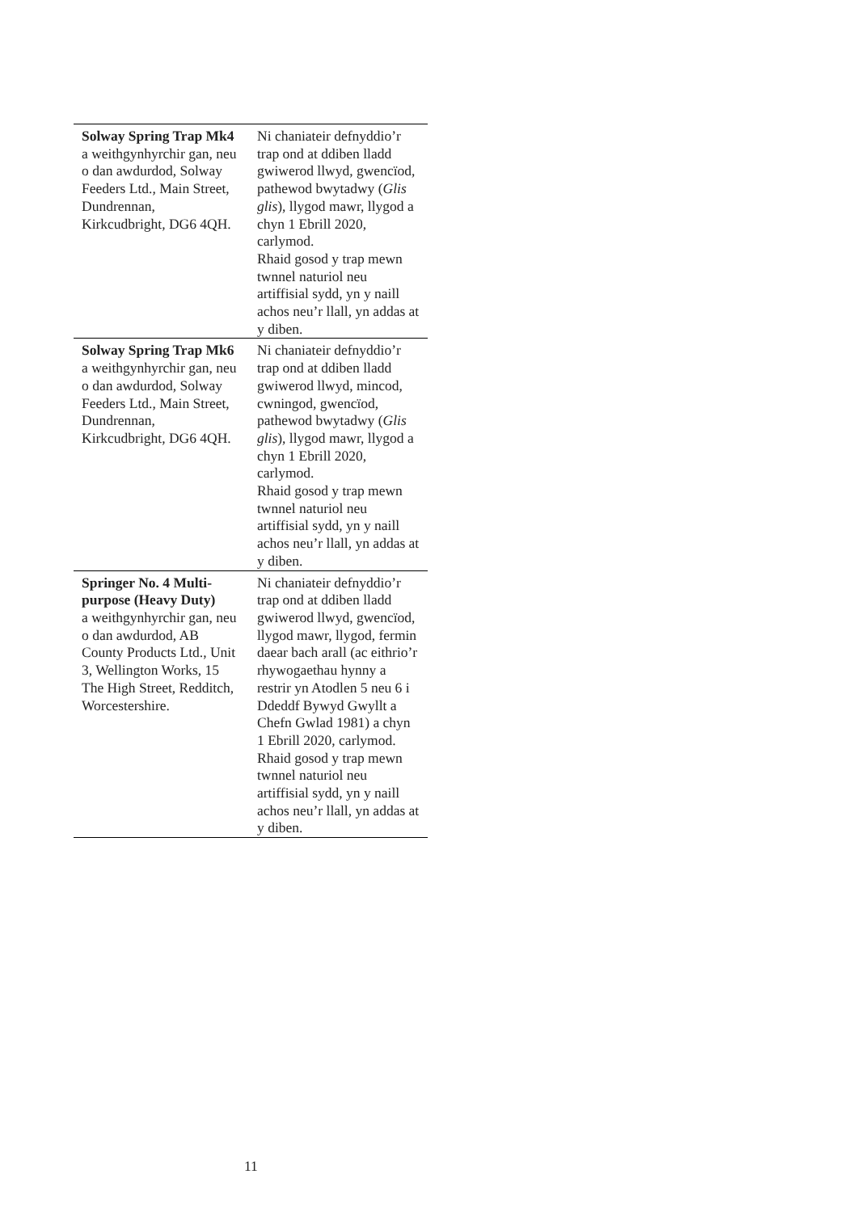| Solway Spring Trap Mk4 a weithgynhyrchir gan, neu o dan awdurdod, Solway Feeders Ltd., Main Street, Dundrennan, Kirkcudbright, DG6 4QH. | Ni chaniateir defnyddio’r trap ond at ddiben lladd gwiwerod llwyd, gwencïod, pathewod bwytadwy ( Glis glis ), llygod mawr, llygod a chyn 1 Ebrill 2020, carlymod. Rhaid gosod y trap mewn twnnel naturiol neu artiffisial sydd, yn y naill achos neu’r llall, yn addas at y diben. |
| Solway Spring Trap Mk6 a weithgynhyrchir gan, neu o dan awdurdod, Solway Feeders Ltd., Main Street, Dundrennan, Kirkcudbright, DG6 4QH. | Ni chaniateir defnyddio’r trap ond at ddiben lladd gwiwerod llwyd, mincod, cwningod, gwencïod, pathewod bwytadwy ( Glis glis ), llygod mawr, llygod a chyn 1 Ebrill 2020, carlymod. Rhaid gosod y trap mewn twnnel naturiol neu artiffisial sydd, yn y naill achos neu’r llall, yn addas at y diben. |
| Springer No. 4 Multi-purpose (Heavy Duty) a weithgynhyrchir gan, neu o dan awdurdod, AB County Products Ltd., Unit 3, Wellington Works, 15 The High Street, Redditch, Worcestershire. | Ni chaniateir defnyddio’r trap ond at ddiben lladd gwiwerod llwyd, gwencïod, llygod mawr, llygod, fermin daear bach arall (ac eithrio’r rhywogaethau hynny a restrir yn Atodlen 5 neu 6 i Ddeddf Bywyd Gwyllt a Chefn Gwlad 1981) a chyn 1 Ebrill 2020, carlymod. Rhaid gosod y trap mewn twnnel naturiol neu artiffisial sydd, yn y naill achos neu’r llall, yn addas at y diben. |
11